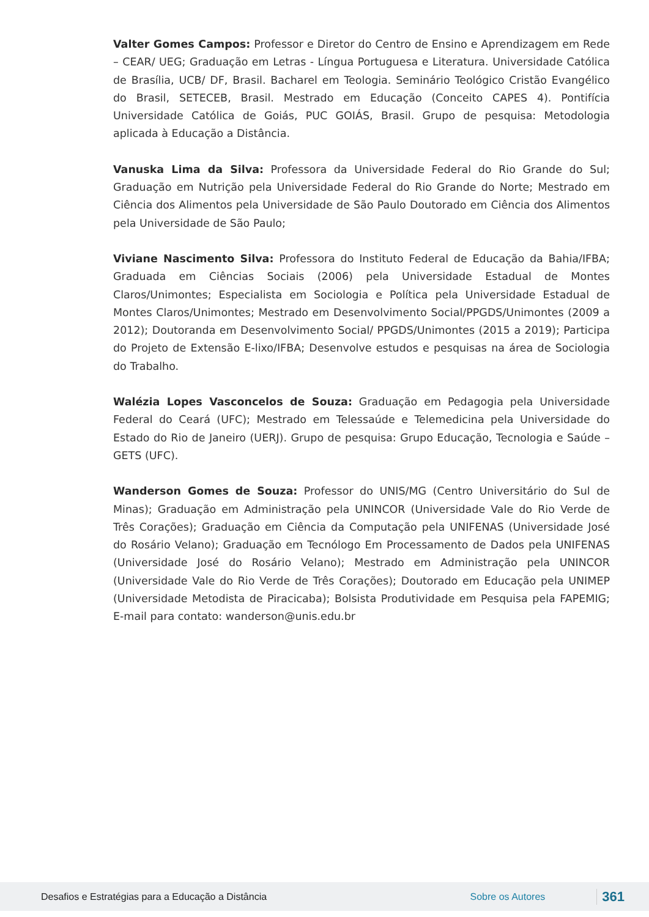Valter Gomes Campos: Professor e Diretor do Centro de Ensino e Aprendizagem em Rede – CEAR/ UEG; Graduação em Letras - Língua Portuguesa e Literatura. Universidade Católica de Brasília, UCB/ DF, Brasil. Bacharel em Teologia. Seminário Teológico Cristão Evangélico do Brasil, SETECEB, Brasil. Mestrado em Educação (Conceito CAPES 4). Pontifícia Universidade Católica de Goiás, PUC GOIÁS, Brasil. Grupo de pesquisa: Metodologia aplicada à Educação a Distância.
Vanuska Lima da Silva: Professora da Universidade Federal do Rio Grande do Sul; Graduação em Nutrição pela Universidade Federal do Rio Grande do Norte; Mestrado em Ciência dos Alimentos pela Universidade de São Paulo Doutorado em Ciência dos Alimentos pela Universidade de São Paulo;
Viviane Nascimento Silva: Professora do Instituto Federal de Educação da Bahia/IFBA; Graduada em Ciências Sociais (2006) pela Universidade Estadual de Montes Claros/Unimontes; Especialista em Sociologia e Política pela Universidade Estadual de Montes Claros/Unimontes; Mestrado em Desenvolvimento Social/PPGDS/Unimontes (2009 a 2012); Doutoranda em Desenvolvimento Social/ PPGDS/Unimontes (2015 a 2019); Participa do Projeto de Extensão E-lixo/IFBA; Desenvolve estudos e pesquisas na área de Sociologia do Trabalho.
Walézia Lopes Vasconcelos de Souza: Graduação em Pedagogia pela Universidade Federal do Ceará (UFC); Mestrado em Telessaúde e Telemedicina pela Universidade do Estado do Rio de Janeiro (UERJ). Grupo de pesquisa: Grupo Educação, Tecnologia e Saúde – GETS (UFC).
Wanderson Gomes de Souza: Professor do UNIS/MG (Centro Universitário do Sul de Minas); Graduação em Administração pela UNINCOR (Universidade Vale do Rio Verde de Três Corações); Graduação em Ciência da Computação pela UNIFENAS (Universidade José do Rosário Velano); Graduação em Tecnólogo Em Processamento de Dados pela UNIFENAS (Universidade José do Rosário Velano); Mestrado em Administração pela UNINCOR (Universidade Vale do Rio Verde de Três Corações); Doutorado em Educação pela UNIMEP (Universidade Metodista de Piracicaba); Bolsista Produtividade em Pesquisa pela FAPEMIG; E-mail para contato: wanderson@unis.edu.br
Desafios e Estratégias para a Educação a Distância Sobre os Autores 361